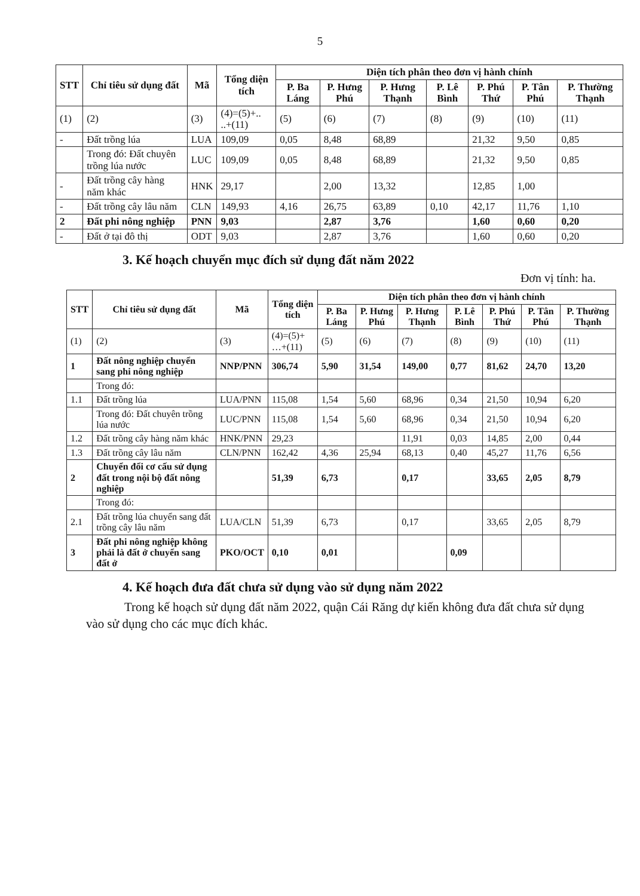5
| STT | Chỉ tiêu sử dụng đất | Mã | Tổng diện tích | Diện tích phân theo đơn vị hành chính | | | | | | |
| --- | --- | --- | --- | --- | --- | --- | --- | --- | --- | --- |
| | | | | P. Ba Láng | P. Hưng Phú | P. Hưng Thạnh | P. Lê Bình | P. Phú Thứ | P. Tân Phú | P. Thường Thạnh |
| (1) | (2) | (3) | (4)=(5)+.. ..+(11) | (5) | (6) | (7) | (8) | (9) | (10) | (11) |
| - | Đất trồng lúa | LUA | 109,09 | 0,05 | 8,48 | 68,89 | | 21,32 | 9,50 | 0,85 |
| | Trong đó: Đất chuyên trồng lúa nước | LUC | 109,09 | 0,05 | 8,48 | 68,89 | | 21,32 | 9,50 | 0,85 |
| - | Đất trồng cây hàng năm khác | HNK | 29,17 | | 2,00 | 13,32 | | 12,85 | 1,00 | |
| - | Đất trồng cây lâu năm | CLN | 149,93 | 4,16 | 26,75 | 63,89 | 0,10 | 42,17 | 11,76 | 1,10 |
| 2 | Đất phi nông nghiệp | PNN | 9,03 | | 2,87 | 3,76 | | 1,60 | 0,60 | 0,20 |
| - | Đất ở tại đô thị | ODT | 9,03 | | 2,87 | 3,76 | | 1,60 | 0,60 | 0,20 |
3. Kế hoạch chuyển mục đích sử dụng đất năm 2022
Đơn vị tính: ha.
| STT | Chỉ tiêu sử dụng đất | Mã | Tổng diện tích | Diện tích phân theo đơn vị hành chính | | | | | | |
| --- | --- | --- | --- | --- | --- | --- | --- | --- | --- | --- |
| | | | | P. Ba Láng | P. Hưng Phú | P. Hưng Thạnh | P. Lê Bình | P. Phú Thứ | P. Tân Phú | P. Thường Thạnh |
| (1) | (2) | (3) | (4)=(5)+ …+(11) | (5) | (6) | (7) | (8) | (9) | (10) | (11) |
| 1 | Đất nông nghiệp chuyển sang phi nông nghiệp | NNP/PNN | 306,74 | 5,90 | 31,54 | 149,00 | 0,77 | 81,62 | 24,70 | 13,20 |
| | Trong đó: | | | | | | | | | |
| 1.1 | Đất trồng lúa | LUA/PNN | 115,08 | 1,54 | 5,60 | 68,96 | 0,34 | 21,50 | 10,94 | 6,20 |
| | Trong đó: Đất chuyên trồng lúa nước | LUC/PNN | 115,08 | 1,54 | 5,60 | 68,96 | 0,34 | 21,50 | 10,94 | 6,20 |
| 1.2 | Đất trồng cây hàng năm khác | HNK/PNN | 29,23 | | | 11,91 | 0,03 | 14,85 | 2,00 | 0,44 |
| 1.3 | Đất trồng cây lâu năm | CLN/PNN | 162,42 | 4,36 | 25,94 | 68,13 | 0,40 | 45,27 | 11,76 | 6,56 |
| 2 | Chuyển đổi cơ cấu sử dụng đất trong nội bộ đất nông nghiệp | | 51,39 | 6,73 | | 0,17 | | 33,65 | 2,05 | 8,79 |
| | Trong đó: | | | | | | | | | |
| 2.1 | Đất trồng lúa chuyển sang đất trồng cây lâu năm | LUA/CLN | 51,39 | 6,73 | | 0,17 | | 33,65 | 2,05 | 8,79 |
| 3 | Đất phi nông nghiệp không phải là đất ở chuyển sang đất ở | PKO/OCT | 0,10 | 0,01 | | | 0,09 | | | |
4. Kế hoạch đưa đất chưa sử dụng vào sử dụng năm 2022
Trong kế hoạch sử dụng đất năm 2022, quận Cái Răng dự kiến không đưa đất chưa sử dụng vào sử dụng cho các mục đích khác.